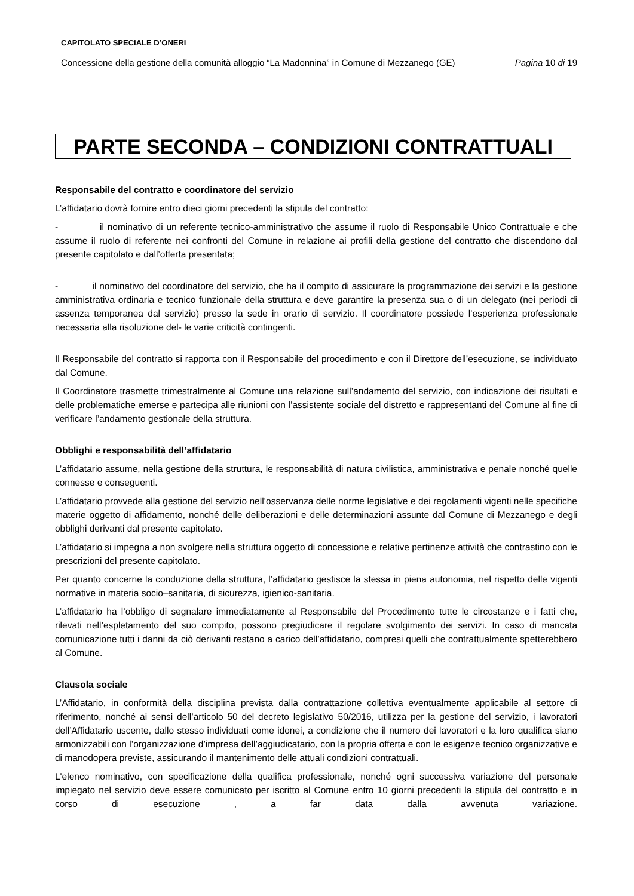CAPITOLATO SPECIALE D’ONERI
Concessione della gestione della comunità alloggio “La Madonnina” in Comune di Mezzanego (GE) Pagina 10 di 19
PARTE SECONDA – CONDIZIONI CONTRATTUALI
Responsabile del contratto e coordinatore del servizio
L’affidatario dovrà fornire entro dieci giorni precedenti la stipula del contratto:
- il nominativo di un referente tecnico-amministrativo che assume il ruolo di Responsabile Unico Contrattuale e che assume il ruolo di referente nei confronti del Comune in relazione ai profili della gestione del contratto che discendono dal presente capitolato e dall’offerta presentata;
- il nominativo del coordinatore del servizio, che ha il compito di assicurare la programmazione dei servizi e la gestione amministrativa ordinaria e tecnico funzionale della struttura e deve garantire la presenza sua o di un delegato (nei periodi di assenza temporanea dal servizio) presso la sede in orario di servizio. Il coordinatore possiede l’esperienza professionale necessaria alla risoluzione del- le varie criticità contingenti.
Il Responsabile del contratto si rapporta con il Responsabile del procedimento e con il Direttore dell’esecuzione, se individuato dal Comune.
Il Coordinatore trasmette trimestralmente al Comune una relazione sull’andamento del servizio, con indicazione dei risultati e delle problematiche emerse e partecipa alle riunioni con l’assistente sociale del distretto e rappresentanti del Comune al fine di verificare l’andamento gestionale della struttura.
Obblighi e responsabilità dell’affidatario
L’affidatario assume, nella gestione della struttura, le responsabilità di natura civilistica, amministrativa e penale nonché quelle connesse e conseguenti.
L’affidatario provvede alla gestione del servizio nell’osservanza delle norme legislative e dei regolamenti vigenti nelle specifiche materie oggetto di affidamento, nonché delle deliberazioni e delle determinazioni assunte dal Comune di Mezzanego e degli obblighi derivanti dal presente capitolato.
L’affidatario si impegna a non svolgere nella struttura oggetto di concessione e relative pertinenze attività che contrastino con le prescrizioni del presente capitolato.
Per quanto concerne la conduzione della struttura, l’affidatario gestisce la stessa in piena autonomia, nel rispetto delle vigenti normative in materia socio–sanitaria, di sicurezza, igienico-sanitaria.
L’affidatario ha l’obbligo di segnalare immediatamente al Responsabile del Procedimento tutte le circostanze e i fatti che, rilevati nell’espletamento del suo compito, possono pregiudicare il regolare svolgimento dei servizi. In caso di mancata comunicazione tutti i danni da ciò derivanti restano a carico dell’affidatario, compresi quelli che contrattualmente spetterebbero al Comune.
Clausola sociale
L’Affidatario, in conformità della disciplina prevista dalla contrattazione collettiva eventualmente applicabile al settore di riferimento, nonché ai sensi dell’articolo 50 del decreto legislativo 50/2016, utilizza per la gestione del servizio, i lavoratori dell’Affidatario uscente, dallo stesso individuati come idonei, a condizione che il numero dei lavoratori e la loro qualifica siano armonizzabili con l’organizzazione d’impresa dell’aggiudicatario, con la propria offerta e con le esigenze tecnico organizzative e di manodopera previste, assicurando il mantenimento delle attuali condizioni contrattuali.
L'elenco nominativo, con specificazione della qualifica professionale, nonché ogni successiva variazione del personale impiegato nel servizio deve essere comunicato per iscritto al Comune entro 10 giorni precedenti la stipula del contratto e in corso di esecuzione , a far data dalla avvenuta variazione.